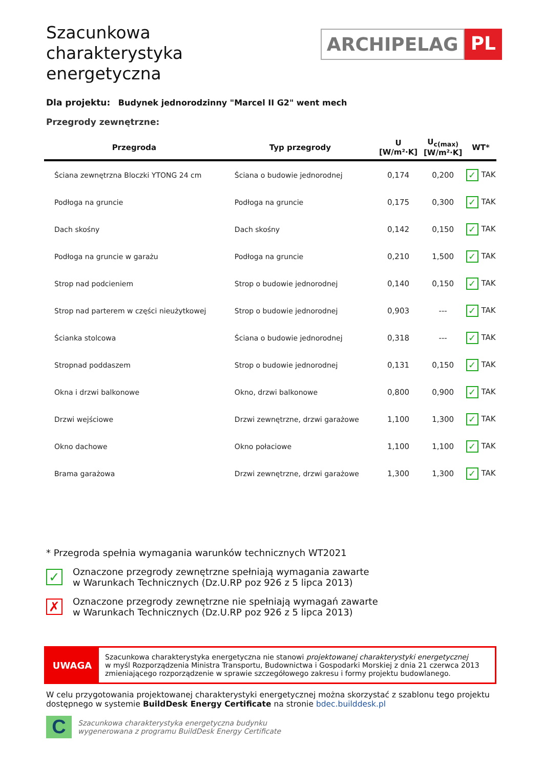Szacunkowa charakterystyka energetyczna
ARCHIPELAG PL
Dla projektu: Budynek jednorodzinny "Marcel II G2" went mech
Przegrody zewnętrzne:
| Przegroda | Typ przegrody | U [W/m²·K] | U<sub>c(max)</sub> [W/m²·K] | WT* |
| --- | --- | --- | --- | --- |
| Ściana zewnętrzna Bloczki YTONG 24 cm | Ściana o budowie jednorodnej | 0,174 | 0,200 | ✓ TAK |
| Podłoga na gruncie | Podłoga na gruncie | 0,175 | 0,300 | ✓ TAK |
| Dach skośny | Dach skośny | 0,142 | 0,150 | ✓ TAK |
| Podłoga na gruncie w garażu | Podłoga na gruncie | 0,210 | 1,500 | ✓ TAK |
| Strop nad podcieniem | Strop o budowie jednorodnej | 0,140 | 0,150 | ✓ TAK |
| Strop nad parterem w części nieużytkowej | Strop o budowie jednorodnej | 0,903 | --- | ✓ TAK |
| Ścianka stolcowa | Ściana o budowie jednorodnej | 0,318 | --- | ✓ TAK |
| Stropnad poddaszem | Strop o budowie jednorodnej | 0,131 | 0,150 | ✓ TAK |
| Okna i drzwi balkonowe | Okno, drzwi balkonowe | 0,800 | 0,900 | ✓ TAK |
| Drzwi wejściowe | Drzwi zewnętrzne, drzwi garażowe | 1,100 | 1,300 | ✓ TAK |
| Okno dachowe | Okno połaciowe | 1,100 | 1,100 | ✓ TAK |
| Brama garażowa | Drzwi zewnętrzne, drzwi garażowe | 1,300 | 1,300 | ✓ TAK |
* Przegroda spełnia wymagania warunków technicznych WT2021
✓
Oznaczone przegrody zewnętrzne spełniają wymagania zawarte
w Warunkach Technicznych (Dz.U.RP poz 926 z 5 lipca 2013)
✗
Oznaczone przegrody zewnętrzne nie spełniają wymagań zawarte
w Warunkach Technicznych (Dz.U.RP poz 926 z 5 lipca 2013)
UWAGA
Szacunkowa charakterystyka energetyczna nie stanowi projektowanej charakterystyki energetycznej
w myśl Rozporządzenia Ministra Transportu, Budownictwa i Gospodarki Morskiej z dnia 21 czerwca 2013
zmieniającego rozporządzenie w sprawie szczegółowego zakresu i formy projektu budowlanego.
W celu przygotowania projektowanej charakterystyki energetycznej można skorzystać z szablonu tego projektu dostępnego w systemie BuildDesk Energy Certificate na stronie bdec.builddesk.pl
C
Szacunkowa charakterystyka energetyczna budynku
wygenerowana z programu BuildDesk Energy Certificate